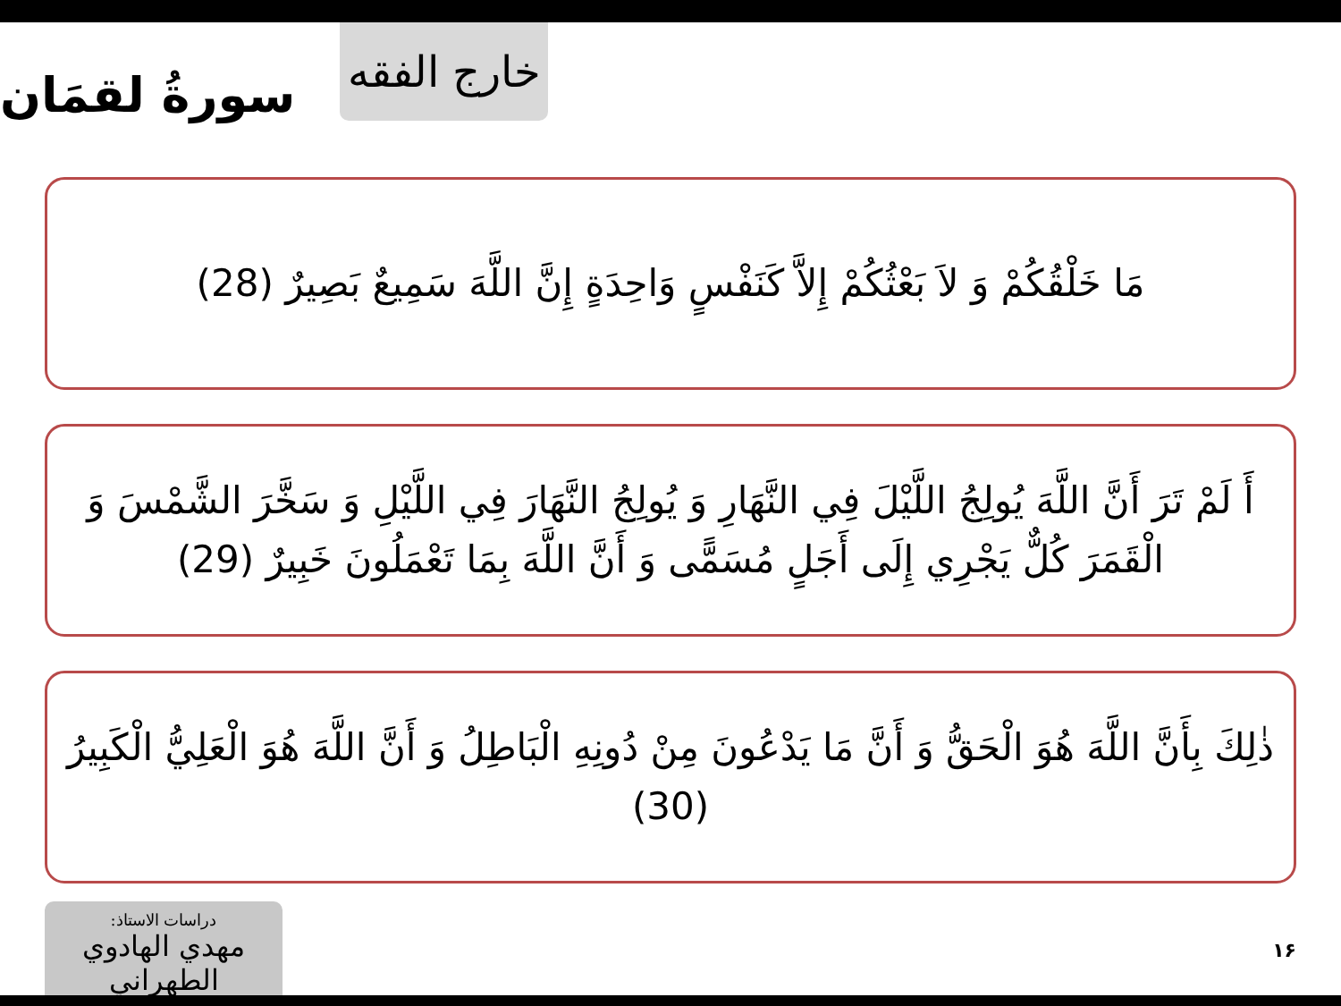خارج الفقه
سورةُ لقمَان
مَا خَلْقُكُمْ وَ لاَ بَعْثُكُمْ إِلاَّ كَنَفْسٍ وَاحِدَةٍ إِنَّ اللَّهَ سَمِيعٌ بَصِيرٌ (28)
أَ لَمْ تَرَ أَنَّ اللَّهَ يُولِجُ اللَّيْلَ فِي النَّهَارِ وَ يُولِجُ النَّهَارَ فِي اللَّيْلِ وَ سَخَّرَ الشَّمْسَ وَ الْقَمَرَ كُلٌّ يَجْرِي إِلَى أَجَلٍ مُسَمًّى وَ أَنَّ اللَّهَ بِمَا تَعْمَلُونَ خَبِيرٌ (29)
ذٰلِكَ بِأَنَّ اللَّهَ هُوَ الْحَقُّ وَ أَنَّ مَا يَدْعُونَ مِنْ دُونِهِ الْبَاطِلُ وَ أَنَّ اللَّهَ هُوَ الْعَلِيُّ الْكَبِيرُ (30)
دراسات الاستاذ:
مهدي الهادوي الطهراني
١۶